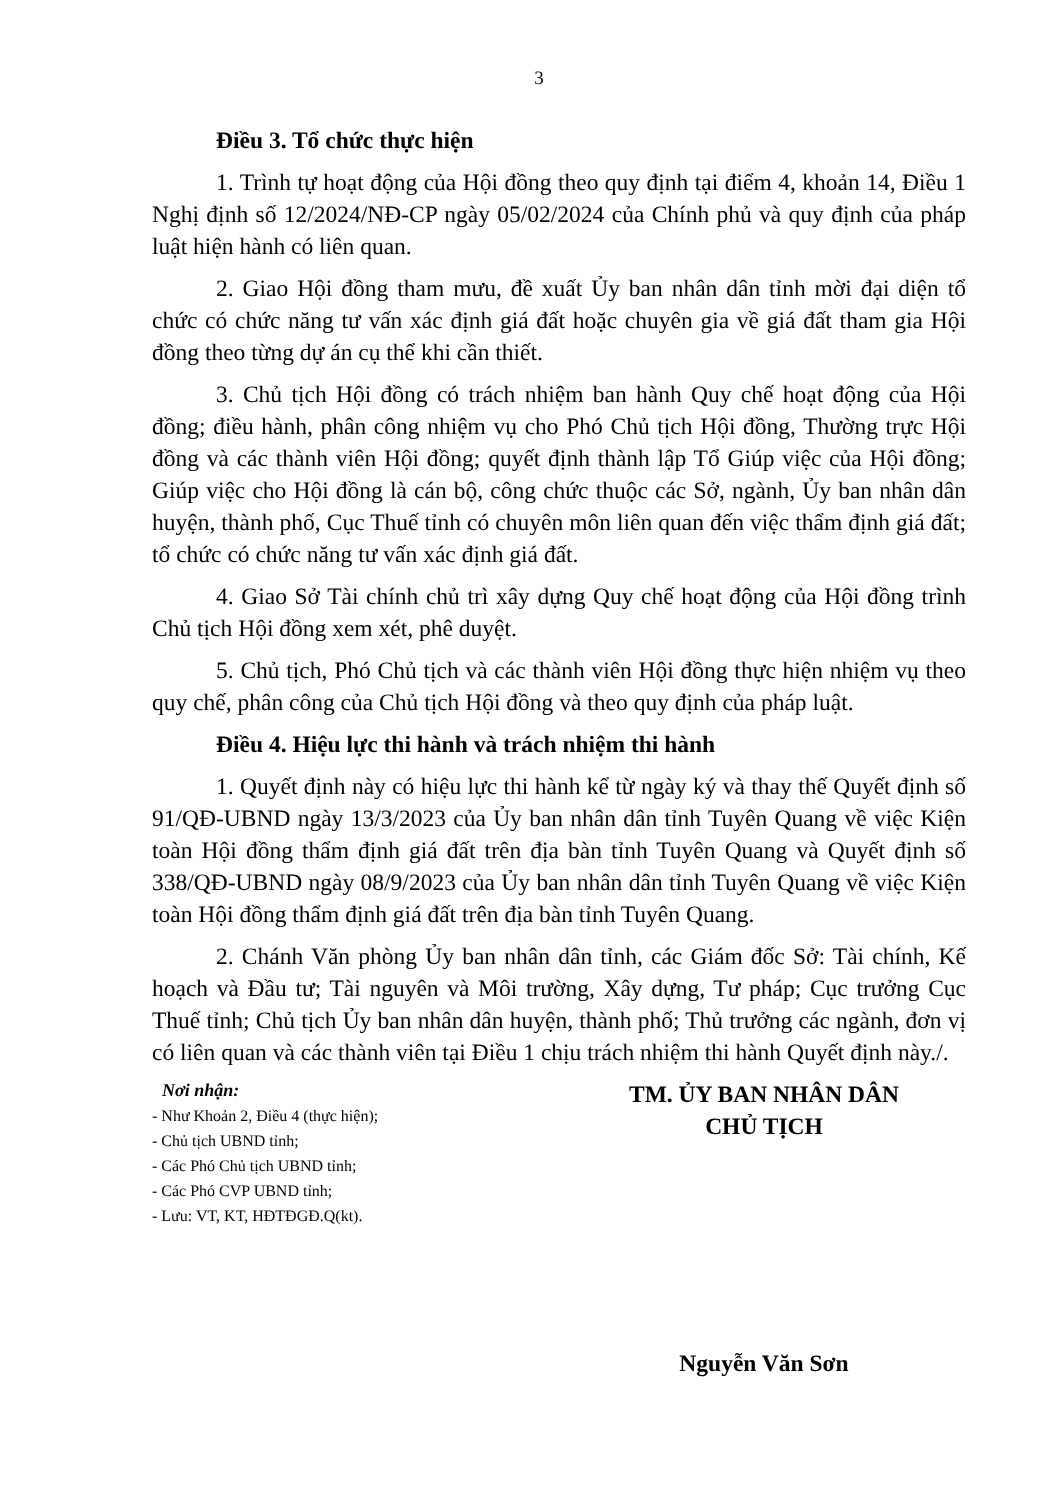3
Điều 3. Tổ chức thực hiện
1. Trình tự hoạt động của Hội đồng theo quy định tại điểm 4, khoản 14, Điều 1 Nghị định số 12/2024/NĐ-CP ngày 05/02/2024 của Chính phủ và quy định của pháp luật hiện hành có liên quan.
2. Giao Hội đồng tham mưu, đề xuất Ủy ban nhân dân tỉnh mời đại diện tổ chức có chức năng tư vấn xác định giá đất hoặc chuyên gia về giá đất tham gia Hội đồng theo từng dự án cụ thể khi cần thiết.
3. Chủ tịch Hội đồng có trách nhiệm ban hành Quy chế hoạt động của Hội đồng; điều hành, phân công nhiệm vụ cho Phó Chủ tịch Hội đồng, Thường trực Hội đồng và các thành viên Hội đồng; quyết định thành lập Tổ Giúp việc của Hội đồng; Giúp việc cho Hội đồng là cán bộ, công chức thuộc các Sở, ngành, Ủy ban nhân dân huyện, thành phố, Cục Thuế tỉnh có chuyên môn liên quan đến việc thẩm định giá đất; tổ chức có chức năng tư vấn xác định giá đất.
4. Giao Sở Tài chính chủ trì xây dựng Quy chế hoạt động của Hội đồng trình Chủ tịch Hội đồng xem xét, phê duyệt.
5. Chủ tịch, Phó Chủ tịch và các thành viên Hội đồng thực hiện nhiệm vụ theo quy chế, phân công của Chủ tịch Hội đồng và theo quy định của pháp luật.
Điều 4. Hiệu lực thi hành và trách nhiệm thi hành
1. Quyết định này có hiệu lực thi hành kể từ ngày ký và thay thế Quyết định số 91/QĐ-UBND ngày 13/3/2023 của Ủy ban nhân dân tỉnh Tuyên Quang về việc Kiện toàn Hội đồng thẩm định giá đất trên địa bàn tỉnh Tuyên Quang và Quyết định số 338/QĐ-UBND ngày 08/9/2023 của Ủy ban nhân dân tỉnh Tuyên Quang về việc Kiện toàn Hội đồng thẩm định giá đất trên địa bàn tỉnh Tuyên Quang.
2. Chánh Văn phòng Ủy ban nhân dân tỉnh, các Giám đốc Sở: Tài chính, Kế hoạch và Đầu tư; Tài nguyên và Môi trường, Xây dựng, Tư pháp; Cục trưởng Cục Thuế tỉnh; Chủ tịch Ủy ban nhân dân huyện, thành phố; Thủ trưởng các ngành, đơn vị có liên quan và các thành viên tại Điều 1 chịu trách nhiệm thi hành Quyết định này./.
Nơi nhận:
- Như Khoản 2, Điều 4 (thực hiện);
- Chủ tịch UBND tỉnh;
- Các Phó Chủ tịch UBND tỉnh;
- Các Phó CVP UBND tỉnh;
- Lưu: VT, KT, HĐTĐGĐ.Q(kt).
TM. ỦY BAN NHÂN DÂN
CHỦ TỊCH
Nguyễn Văn Sơn